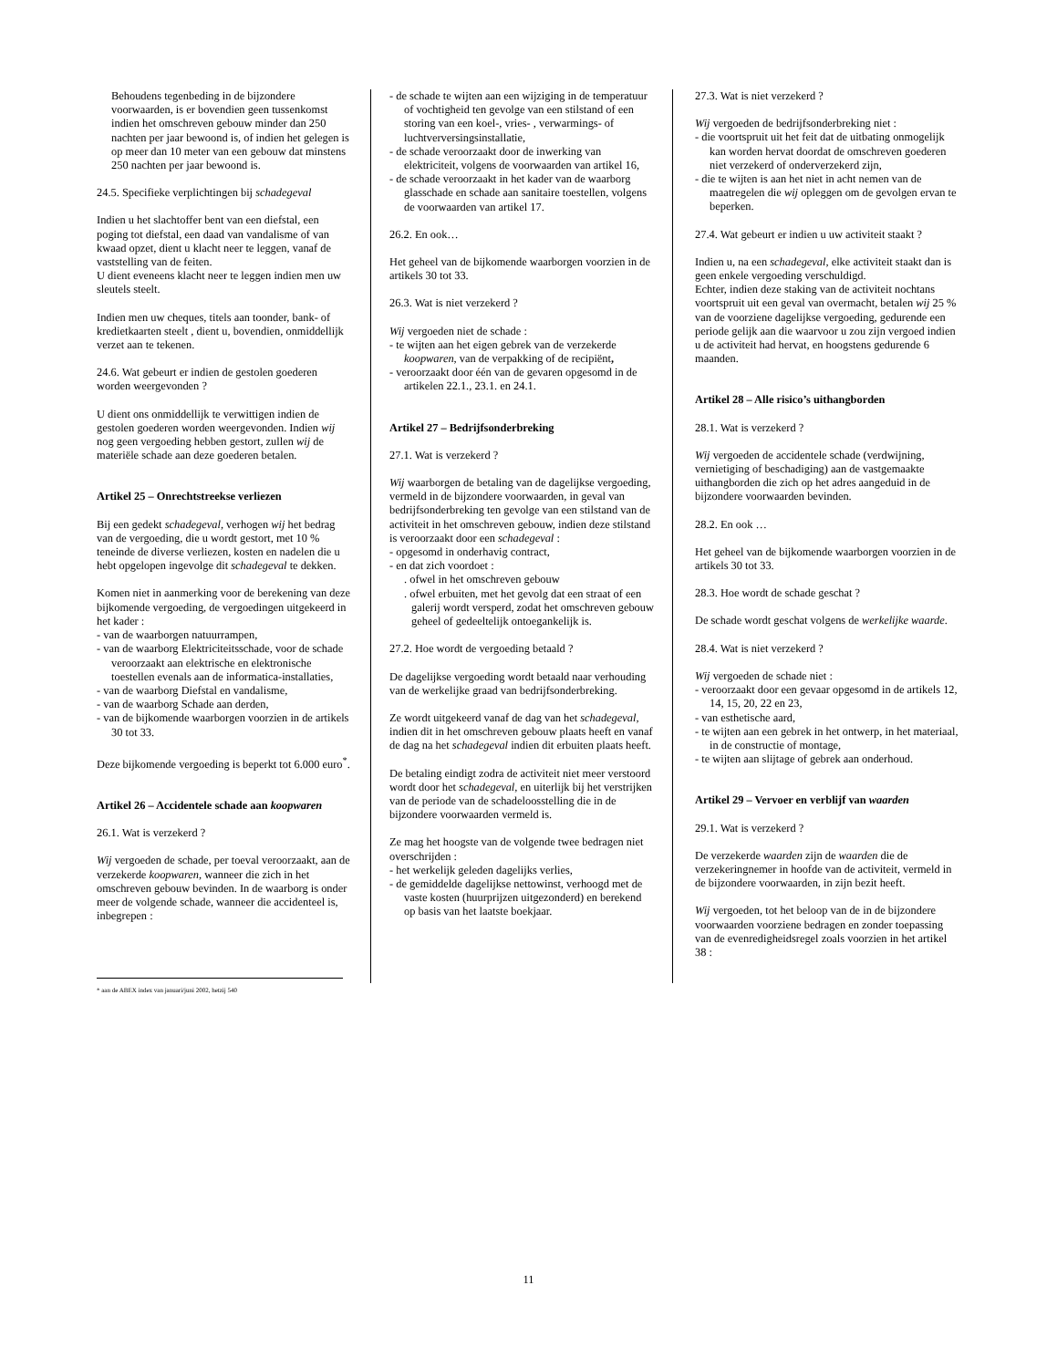Behoudens tegenbeding in de bijzondere voorwaarden, is er bovendien geen tussenkomst indien het omschreven gebouw minder dan 250 nachten per jaar bewoond is, of indien het gelegen is op meer dan 10 meter van een gebouw dat minstens 250 nachten per jaar bewoond is.
24.5. Specifieke verplichtingen bij schadegeval
Indien u het slachtoffer bent van een diefstal, een poging tot diefstal, een daad van vandalisme of van kwaad opzet, dient u klacht neer te leggen, vanaf de vaststelling van de feiten.
U dient eveneens klacht neer te leggen indien men uw sleutels steelt.
Indien men uw cheques, titels aan toonder, bank- of kredietkaarten steelt , dient u, bovendien, onmiddellijk verzet aan te tekenen.
24.6. Wat gebeurt er indien de gestolen goederen worden weergevonden ?
U dient ons onmiddellijk te verwittigen indien de gestolen goederen worden weergevonden. Indien wij nog geen vergoeding hebben gestort, zullen wij de materiële schade aan deze goederen betalen.
Artikel 25 – Onrechtstreekse verliezen
Bij een gedekt schadegeval, verhogen wij het bedrag van de vergoeding, die u wordt gestort, met 10 % teneinde de diverse verliezen, kosten en nadelen die u hebt opgelopen ingevolge dit schadegeval te dekken.
Komen niet in aanmerking voor de berekening van deze bijkomende vergoeding, de vergoedingen uitgekeerd in het kader :
- van de waarborgen natuurrampen,
- van de waarborg Elektriciteitsschade, voor de schade veroorzaakt aan elektrische en elektronische toestellen evenals aan de informatica-installaties,
- van de waarborg Diefstal en vandalisme,
- van de waarborg Schade aan derden,
- van de bijkomende waarborgen voorzien in de artikels 30 tot 33.
Deze bijkomende vergoeding is beperkt tot 6.000 euro<sup>*</sup>.
Artikel 26 – Accidentele schade aan koopwaren
26.1. Wat is verzekerd ?
Wij vergoeden de schade, per toeval veroorzaakt, aan de verzekerde koopwaren, wanneer die zich in het omschreven gebouw bevinden. In de waarborg is onder meer de volgende schade, wanneer die accidenteel is, inbegrepen :
* aan de ABEX index van januari/juni 2002, hetzij 540
- de schade te wijten aan een wijziging in de temperatuur of vochtigheid ten gevolge van een stilstand of een storing van een koel-, vries- , verwarmings- of luchtverversingsinstallatie,
- de schade veroorzaakt door de inwerking van elektriciteit, volgens de voorwaarden van artikel 16,
- de schade veroorzaakt in het kader van de waarborg glasschade en schade aan sanitaire toestellen, volgens de voorwaarden van artikel 17.
26.2. En ook…
Het geheel van de bijkomende waarborgen voorzien in de artikels 30 tot 33.
26.3. Wat is niet verzekerd ?
Wij vergoeden niet de schade :
- te wijten aan het eigen gebrek van de verzekerde koopwaren, van de verpakking of de recipiënt,
- veroorzaakt door één van de gevaren opgesomd in de artikelen 22.1., 23.1. en 24.1.
Artikel 27 – Bedrijfsonderbreking
27.1. Wat is verzekerd ?
Wij waarborgen de betaling van de dagelijkse vergoeding, vermeld in de bijzondere voorwaarden, in geval van bedrijfsonderbreking ten gevolge van een stilstand van de activiteit in het omschreven gebouw, indien deze stilstand is veroorzaakt door een schadegeval :
- opgesomd in onderhavig contract,
- en dat zich voordoet :
. ofwel in het omschreven gebouw
. ofwel erbuiten, met het gevolg dat een straat of een galerij wordt versperd, zodat het omschreven gebouw geheel of gedeeltelijk ontoegankelijk is.
27.2. Hoe wordt de vergoeding betaald ?
De dagelijkse vergoeding wordt betaald naar verhouding van de werkelijke graad van bedrijfsonderbreking.
Ze wordt uitgekeerd vanaf de dag van het schadegeval, indien dit in het omschreven gebouw plaats heeft en vanaf de dag na het schadegeval indien dit erbuiten plaats heeft.
De betaling eindigt zodra de activiteit niet meer verstoord wordt door het schadegeval, en uiterlijk bij het verstrijken van de periode van de schadeloosstelling die in de bijzondere voorwaarden vermeld is.
Ze mag het hoogste van de volgende twee bedragen niet overschrijden :
- het werkelijk geleden dagelijks verlies,
- de gemiddelde dagelijkse nettowinst, verhoogd met de vaste kosten (huurprijzen uitgezonderd) en berekend op basis van het laatste boekjaar.
27.3. Wat is niet verzekerd ?
Wij vergoeden de bedrijfsonderbreking niet :
- die voortspruit uit het feit dat de uitbating onmogelijk kan worden hervat doordat de omschreven goederen niet verzekerd of onderverzekerd zijn,
- die te wijten is aan het niet in acht nemen van de maatregelen die wij opleggen om de gevolgen ervan te beperken.
27.4. Wat gebeurt er indien u uw activiteit staakt ?
Indien u, na een schadegeval, elke activiteit staakt dan is geen enkele vergoeding verschuldigd.
Echter, indien deze staking van de activiteit nochtans voortspruit uit een geval van overmacht, betalen wij 25 % van de voorziene dagelijkse vergoeding, gedurende een periode gelijk aan die waarvoor u zou zijn vergoed indien u de activiteit had hervat, en hoogstens gedurende 6 maanden.
Artikel 28 – Alle risico’s uithangborden
28.1. Wat is verzekerd ?
Wij vergoeden de accidentele schade (verdwijning, vernietiging of beschadiging) aan de vastgemaakte uithangborden die zich op het adres aangeduid in de bijzondere voorwaarden bevinden.
28.2. En ook …
Het geheel van de bijkomende waarborgen voorzien in de artikels 30 tot 33.
28.3. Hoe wordt de schade geschat ?
De schade wordt geschat volgens de werkelijke waarde.
28.4. Wat is niet verzekerd ?
Wij vergoeden de schade niet :
- veroorzaakt door een gevaar opgesomd in de artikels 12, 14, 15, 20, 22 en 23,
- van esthetische aard,
- te wijten aan een gebrek in het ontwerp, in het materiaal, in de constructie of montage,
- te wijten aan slijtage of gebrek aan onderhoud.
Artikel 29 – Vervoer en verblijf van waarden
29.1. Wat is verzekerd ?
De verzekerde waarden zijn de waarden die de verzekeringnemer in hoofde van de activiteit, vermeld in de bijzondere voorwaarden, in zijn bezit heeft.
Wij vergoeden, tot het beloop van de in de bijzondere voorwaarden voorziene bedragen en zonder toepassing van de evenredigheidsregel zoals voorzien in het artikel 38 :
11